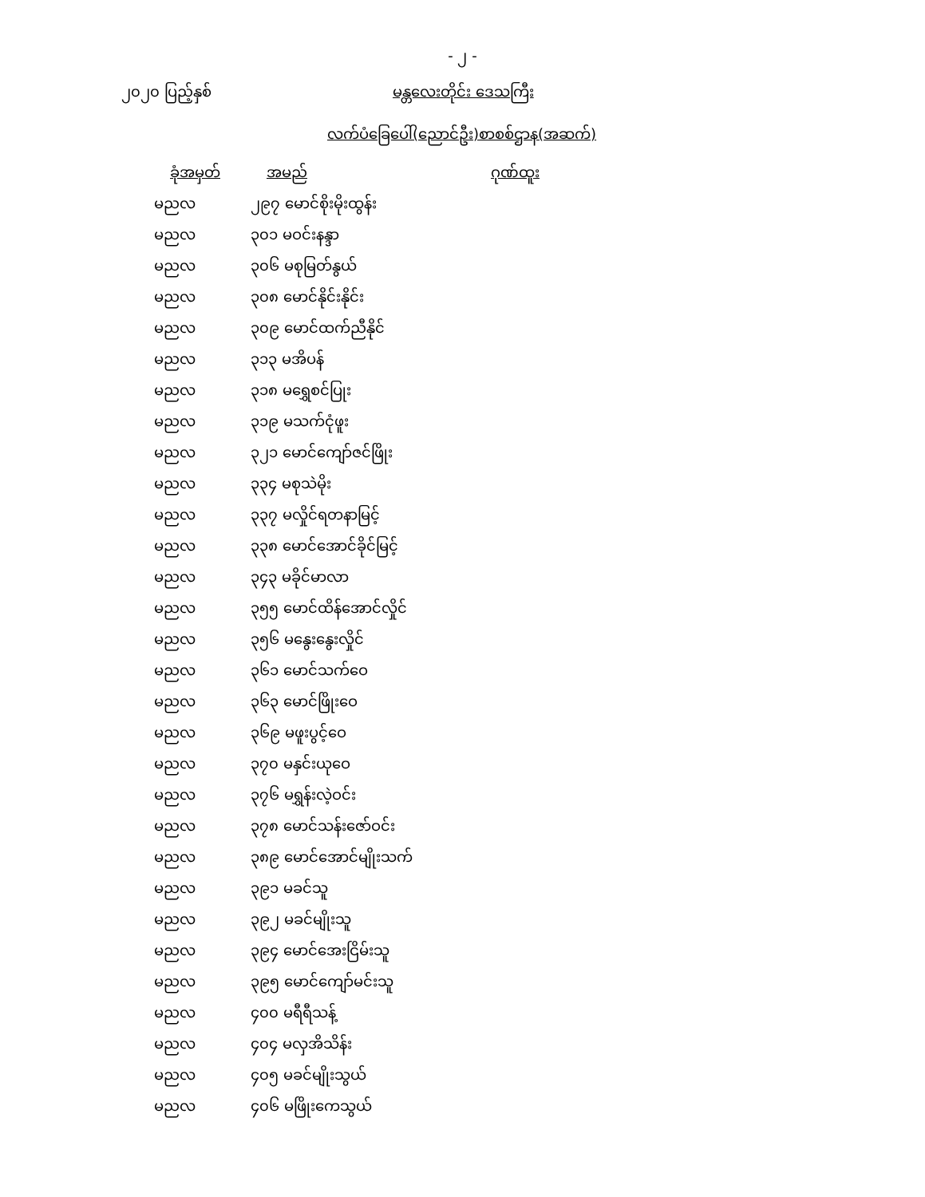- ၂ -
၂၀၂၀ ပြည့်နှစ် မန္တလေးတိုင်း ဒေသကြီး
လက်ပံခြေပေါ်(ညောင်ဦး)စာစစ်ဌာန(အဆက်)
| ခုံအမှတ် | အမည် | ဂုဏ်ထူး |
| --- | --- | --- |
| မညလ | ၂၉၇ မောင်စိုးမိုးထွန်း | |
| မညလ | ၃၀၁ မဝင်းနန္ဒာ | |
| မညလ | ၃၀၆ မစုမြတ်နွယ် | |
| မညလ | ၃၀၈ မောင်နိုင်းနိုင်း | |
| မညလ | ၃၀၉ မောင်ထက်ညီနိုင် | |
| မညလ | ၃၁၃ မအိပန် | |
| မညလ | ၃၁၈ မရွှေစင်ပြုး | |
| မညလ | ၃၁၉ မသက်ငုံဖူး | |
| မညလ | ၃၂၁ မောင်ကျော်ဇင်ဖြိုး | |
| မညလ | ၃၃၄ မစုသဲမိုး | |
| မညလ | ၃၃၇ မလှိုင်ရတနာမြင့် | |
| မညလ | ၃၃၈ မောင်အောင်ခိုင်မြင့် | |
| မညလ | ၃၄၃ မခိုင်မာလာ | |
| မညလ | ၃၅၅ မောင်ထိန်အောင်လှိုင် | |
| မညလ | ၃၅၆ မနွေးနွေးလှိုင် | |
| မညလ | ၃၆၁ မောင်သက်ဝေ | |
| မညလ | ၃၆၃ မောင်ဖြိုးဝေ | |
| မညလ | ၃၆၉ မဖူးပွင့်ဝေ | |
| မညလ | ၃၇၀ မနှင်းယုဝေ | |
| မညလ | ၃၇၆ မရွှန်းလဲ့ဝင်း | |
| မညလ | ၃၇၈ မောင်သန်းဇော်ဝင်း | |
| မညလ | ၃၈၉ မောင်အောင်မျိုးသက် | |
| မညလ | ၃၉၁ မခင်သူ | |
| မညလ | ၃၉၂ မခင်မျိုးသူ | |
| မညလ | ၃၉၄ မောင်အေးငြိမ်းသူ | |
| မညလ | ၃၉၅ မောင်ကျော်မင်းသူ | |
| မညလ | ၄၀၀ မရီရီသန့် | |
| မညလ | ၄၀၄ မလှအိသိန်း | |
| မညလ | ၄၀၅ မခင်မျိုးသွယ် | |
| မညလ | ၄၀၆ မဖြိုးကေသွယ် | |